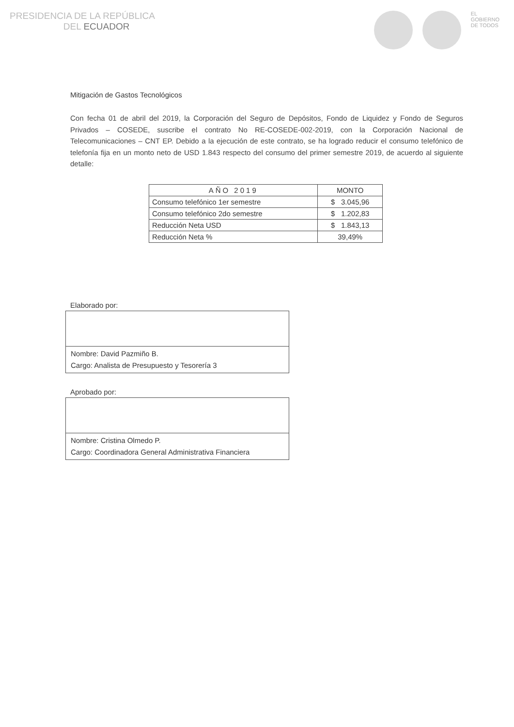PRESIDENCIA DE LA REPÚBLICA
DEL ECUADOR
EL
GOBIERNO
DE TODOS
Mitigación de Gastos Tecnológicos
Con fecha 01 de abril del 2019, la Corporación del Seguro de Depósitos, Fondo de Liquidez y Fondo de Seguros Privados – COSEDE, suscribe el contrato No RE-COSEDE-002-2019, con la Corporación Nacional de Telecomunicaciones – CNT EP. Debido a la ejecución de este contrato, se ha logrado reducir el consumo telefónico de telefonía fija en un monto neto de USD 1.843 respecto del consumo del primer semestre 2019, de acuerdo al siguiente detalle:
| AÑO 2019 | MONTO |
| --- | --- |
| Consumo telefónico 1er semestre | $ 3.045,96 |
| Consumo telefónico 2do semestre | $ 1.202,83 |
| Reducción Neta USD | $ 1.843,13 |
| Reducción Neta % | 39,49% |
Elaborado por:
Nombre: David Pazmiño B.
Cargo: Analista de Presupuesto y Tesorería 3
Aprobado por:
Nombre: Cristina Olmedo P.
Cargo: Coordinadora General Administrativa Financiera